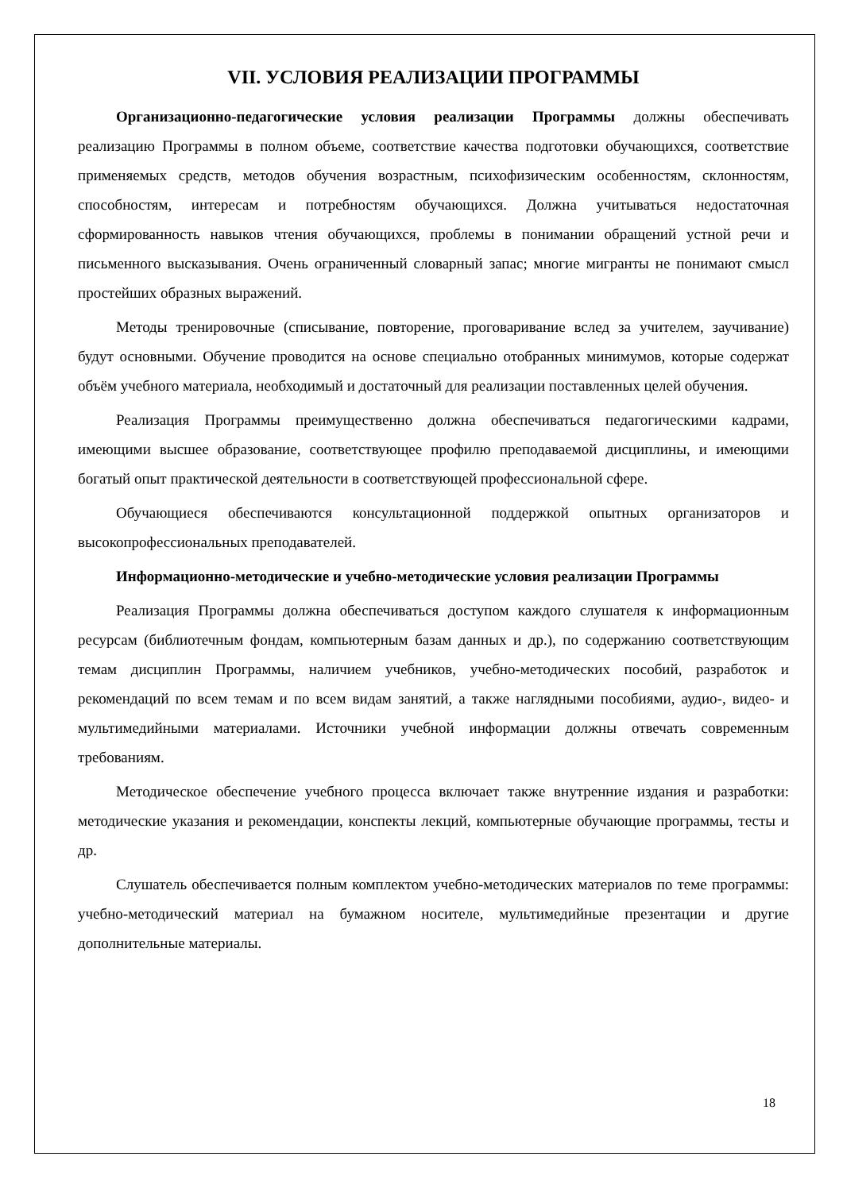VII. УСЛОВИЯ РЕАЛИЗАЦИИ ПРОГРАММЫ
Организационно-педагогические условия реализации Программы должны обеспечивать реализацию Программы в полном объеме, соответствие качества подготовки обучающихся, соответствие применяемых средств, методов обучения возрастным, психофизическим особенностям, склонностям, способностям, интересам и потребностям обучающихся. Должна учитываться недостаточная сформированность навыков чтения обучающихся, проблемы в понимании обращений устной речи и письменного высказывания. Очень ограниченный словарный запас; многие мигранты не понимают смысл простейших образных выражений.
Методы тренировочные (списывание, повторение, проговаривание вслед за учителем, заучивание) будут основными. Обучение проводится на основе специально отобранных минимумов, которые содержат объём учебного материала, необходимый и достаточный для реализации поставленных целей обучения.
Реализация Программы преимущественно должна обеспечиваться педагогическими кадрами, имеющими высшее образование, соответствующее профилю преподаваемой дисциплины, и имеющими богатый опыт практической деятельности в соответствующей профессиональной сфере.
Обучающиеся обеспечиваются консультационной поддержкой опытных организаторов и высокопрофессиональных преподавателей.
Информационно-методические и учебно-методические условия реализации Программы
Реализация Программы должна обеспечиваться доступом каждого слушателя к информационным ресурсам (библиотечным фондам, компьютерным базам данных и др.), по содержанию соответствующим темам дисциплин Программы, наличием учебников, учебно-методических пособий, разработок и рекомендаций по всем темам и по всем видам занятий, а также наглядными пособиями, аудио-, видео- и мультимедийными материалами. Источники учебной информации должны отвечать современным требованиям.
Методическое обеспечение учебного процесса включает также внутренние издания и разработки: методические указания и рекомендации, конспекты лекций, компьютерные обучающие программы, тесты и др.
Слушатель обеспечивается полным комплектом учебно-методических материалов по теме программы: учебно-методический материал на бумажном носителе, мультимедийные презентации и другие дополнительные материалы.
18